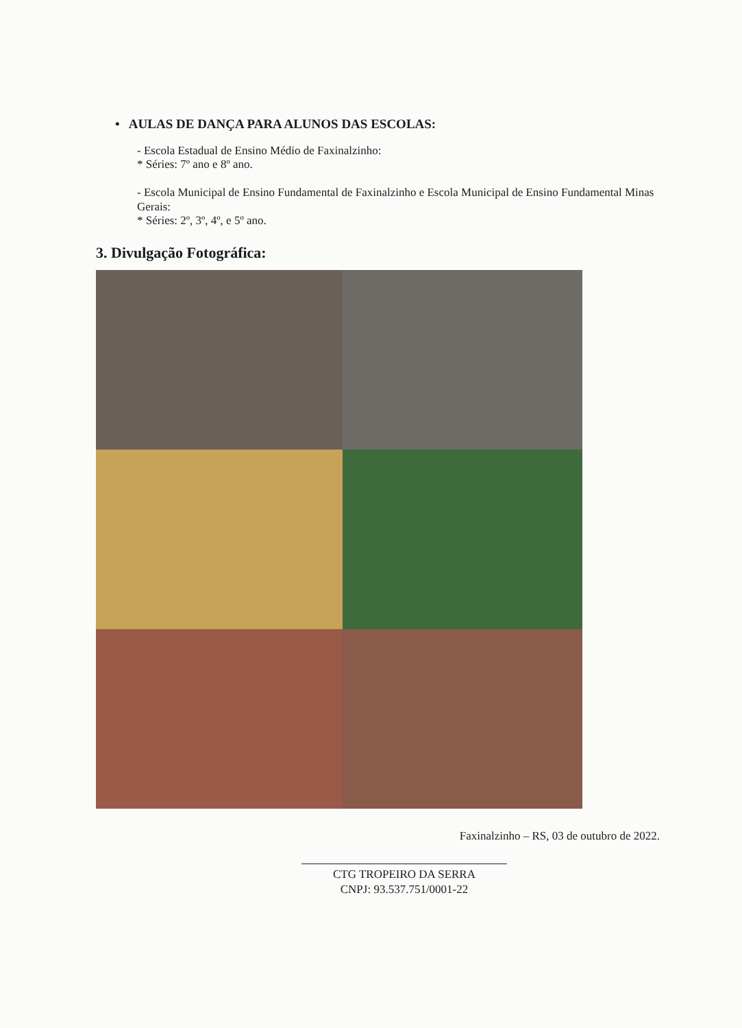• AULAS DE DANÇA PARA ALUNOS DAS ESCOLAS:
- Escola Estadual de Ensino Médio de Faxinalzinho:
* Séries: 7º ano e 8º ano.
- Escola Municipal de Ensino Fundamental de Faxinalzinho e Escola Municipal de Ensino Fundamental Minas Gerais:
* Séries: 2º, 3º, 4º, e 5º ano.
3. Divulgação Fotográfica:
Faxinalzinho – RS, 03 de outubro de 2022.
CTG TROPEIRO DA SERRA
CNPJ: 93.537.751/0001-22